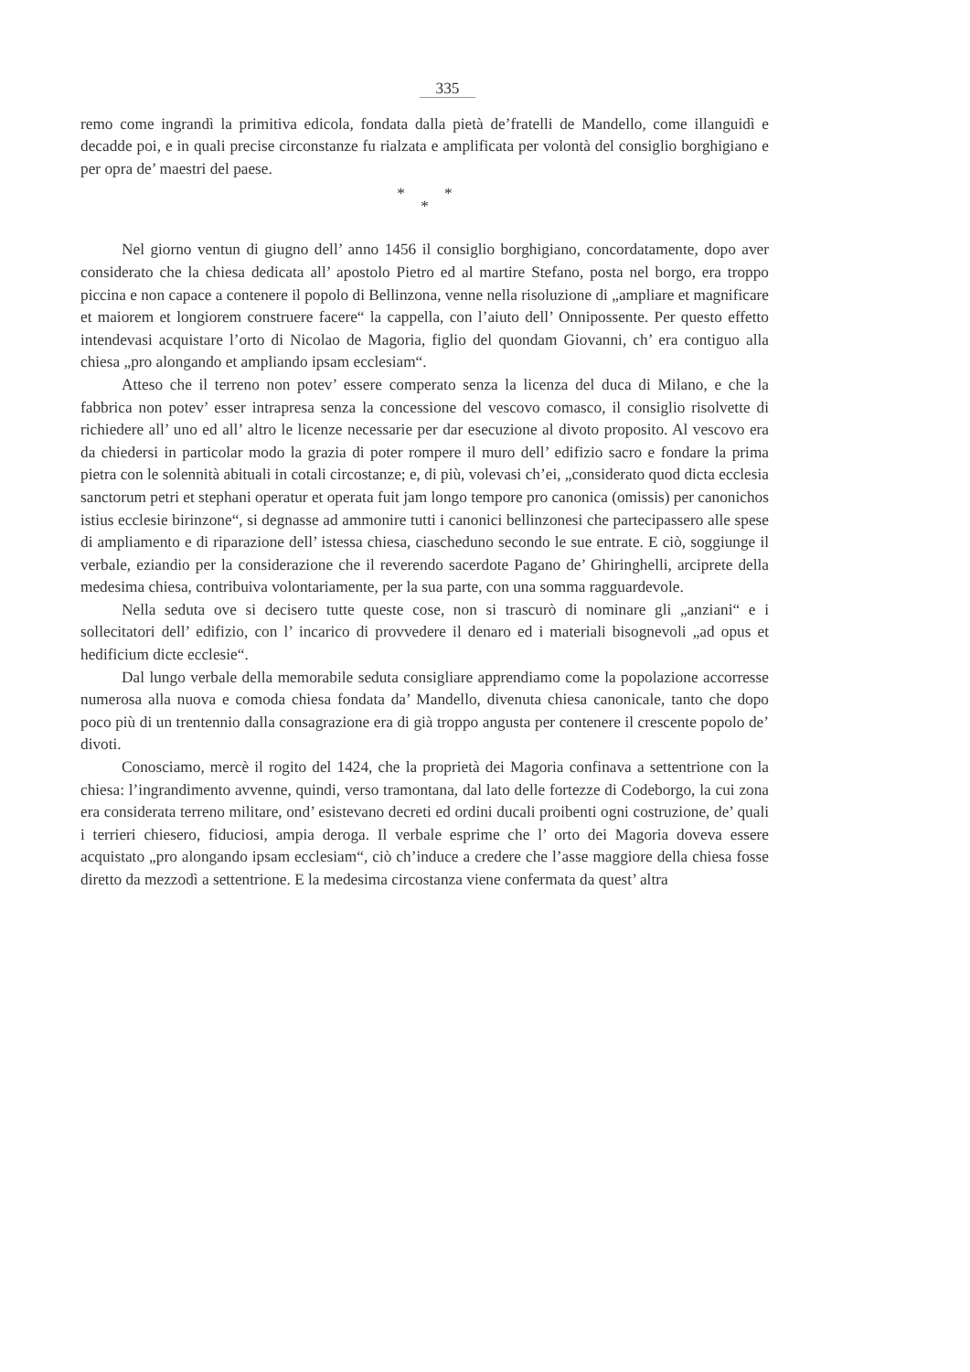335
remo come ingrandì la primitiva edicola, fondata dalla pietà de’fratelli de Mandello, come illanguidì e decadde poi, e in quali precise circonstanze fu rialzata e amplificata per volontà del consiglio borghigiano e per opra de’ maestri del paese.
* *
*
Nel giorno ventun di giugno dell’ anno 1456 il consiglio borghigiano, concordatamente, dopo aver considerato che la chiesa dedicata all’ apostolo Pietro ed al martire Stefano, posta nel borgo, era troppo piccina e non capace a contenere il popolo di Bellinzona, venne nella risoluzione di „ampliare et magnificare et maiorem et longiorem construere facere“ la cappella, con l’aiuto dell’ Onnipossente. Per questo effetto intendevasi acquistare l’orto di Nicolao de Magoria, figlio del quondam Giovanni, ch’ era contiguo alla chiesa „pro alongando et ampliando ipsam ecclesiam“.
Atteso che il terreno non potev’ essere comperato senza la licenza del duca di Milano, e che la fabbrica non potev’ esser intrapresa senza la concessione del vescovo comasco, il consiglio risolvette di richiedere all’ uno ed all’ altro le licenze necessarie per dar esecuzione al divoto proposito. Al vescovo era da chiedersi in particolar modo la grazia di poter rompere il muro dell’ edifizio sacro e fondare la prima pietra con le solennità abituali in cotali circostanze; e, di più, volevasi ch’ei, „considerato quod dicta ecclesia sanctorum petri et stephani operatur et operata fuit jam longo tempore pro canonica (omissis) per canonichos istius ecclesie birinzone“, si degnasse ad ammonire tutti i canonici bellinzonesi che partecipassero alle spese di ampliamento e di riparazione dell’ istessa chiesa, ciascheduno secondo le sue entrate. E ciò, soggiunge il verbale, eziandio per la considerazione che il reverendo sacerdote Pagano de’ Ghiringhelli, arciprete della medesima chiesa, contribuiva volontariamente, per la sua parte, con una somma ragguardevole.
Nella seduta ove si decisero tutte queste cose, non si trascurò di nominare gli „anziani“ e i sollecitatori dell’ edifizio, con l’ incarico di provvedere il denaro ed i materiali bisognevoli „ad opus et hedificium dicte ecclesie“.
Dal lungo verbale della memorabile seduta consigliare apprendiamo come la popolazione accorresse numerosa alla nuova e comoda chiesa fondata da’ Mandello, divenuta chiesa canonicale, tanto che dopo poco più di un trentennio dalla consagrazione era di già troppo angusta per contenere il crescente popolo de’ divoti.
Conosciamo, mercè il rogito del 1424, che la proprietà dei Magoria confinava a settentrione con la chiesa: l’ingrandimento avvenne, quindi, verso tramontana, dal lato delle fortezze di Codeborgo, la cui zona era considerata terreno militare, ond’ esistevano decreti ed ordini ducali proibenti ogni costruzione, de’ quali i terrieri chiesero, fiduciosi, ampia deroga. Il verbale esprime che l’ orto dei Magoria doveva essere acquistato „pro alongando ipsam ecclesiam“, ciò ch’induce a credere che l’asse maggiore della chiesa fosse diretto da mezzodì a settentrione. E la medesima circostanza viene confermata da quest’ altra